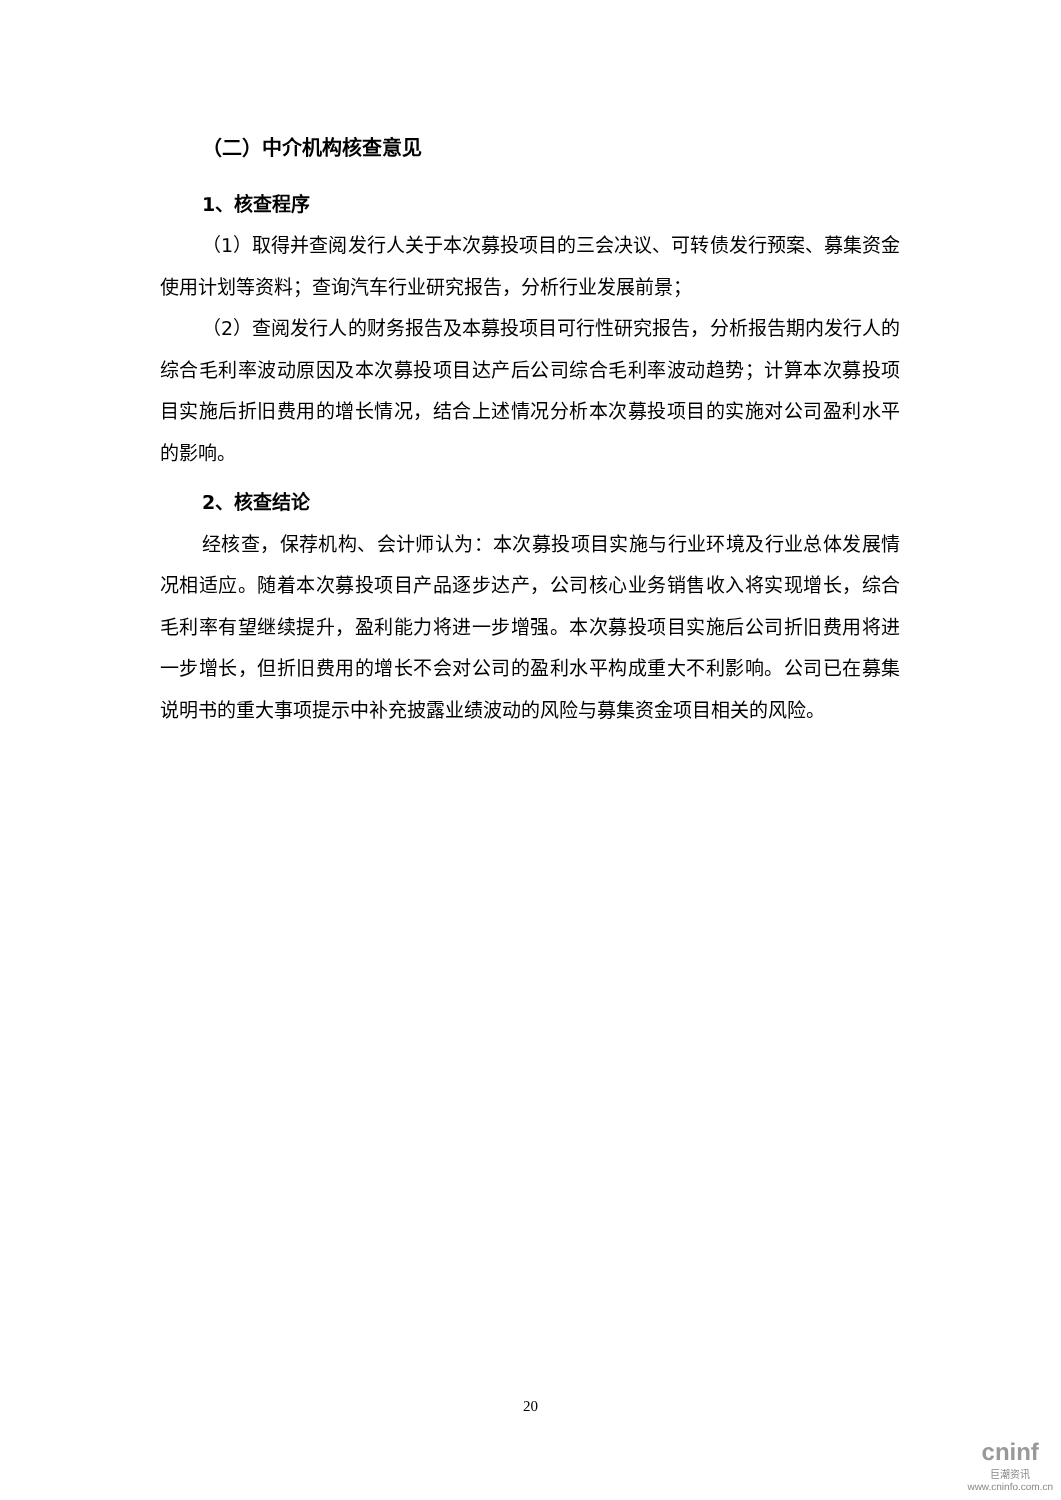（二）中介机构核查意见
1、核查程序
（1）取得并查阅发行人关于本次募投项目的三会决议、可转债发行预案、募集资金使用计划等资料；查询汽车行业研究报告，分析行业发展前景；
（2）查阅发行人的财务报告及本募投项目可行性研究报告，分析报告期内发行人的综合毛利率波动原因及本次募投项目达产后公司综合毛利率波动趋势；计算本次募投项目实施后折旧费用的增长情况，结合上述情况分析本次募投项目的实施对公司盈利水平的影响。
2、核查结论
经核查，保荐机构、会计师认为：本次募投项目实施与行业环境及行业总体发展情况相适应。随着本次募投项目产品逐步达产，公司核心业务销售收入将实现增长，综合毛利率有望继续提升，盈利能力将进一步增强。本次募投项目实施后公司折旧费用将进一步增长，但折旧费用的增长不会对公司的盈利水平构成重大不利影响。公司已在募集说明书的重大事项提示中补充披露业绩波动的风险与募集资金项目相关的风险。
20
cninf
巨潮资讯
www.cninfo.com.cn